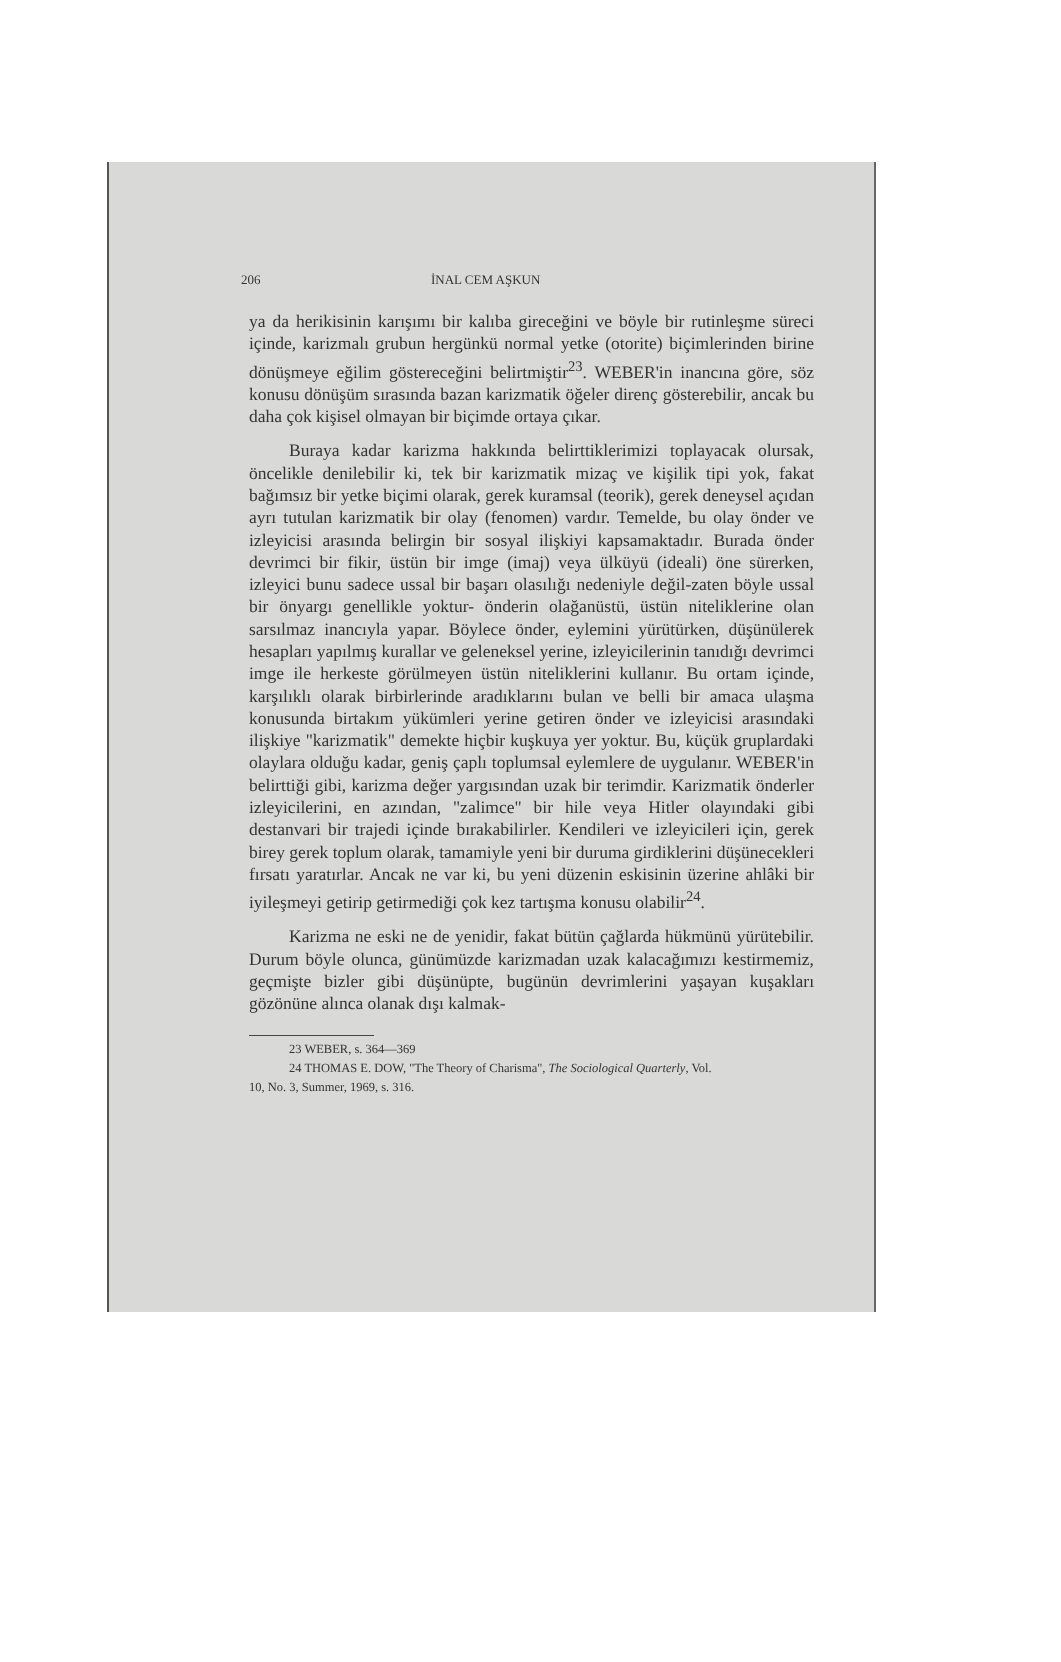206 İNAL CEM AŞKUN
ya da herikisinin karışımı bir kalıba gireceğini ve böyle bir rutinleşme süreci içinde, karizmalı grubun hergünkü normal yetke (otorite) biçimlerinden birine dönüşmeye eğilim göstereceğini belirtmiştir<sup>23</sup>. WEBER'in inancına göre, söz konusu dönüşüm sırasında bazan karizmatik öğeler direnç gösterebilir, ancak bu daha çok kişisel olmayan bir biçimde ortaya çıkar.
Buraya kadar karizma hakkında belirttiklerimizi toplayacak olursak, öncelikle denilebilir ki, tek bir karizmatik mizaç ve kişilik tipi yok, fakat bağımsız bir yetke biçimi olarak, gerek kuramsal (teorik), gerek deneysel açıdan ayrı tutulan karizmatik bir olay (fenomen) vardır. Temelde, bu olay önder ve izleyicisi arasında belirgin bir sosyal ilişkiyi kapsamaktadır. Burada önder devrimci bir fikir, üstün bir imge (imaj) veya ülküyü (ideali) öne sürerken, izleyici bunu sadece ussal bir başarı olasılığı nedeniyle değil-zaten böyle ussal bir önyargı genellikle yoktur- önderin olağanüstü, üstün niteliklerine olan sarsılmaz inancıyla yapar. Böylece önder, eylemini yürütürken, düşünülerek hesapları yapılmış kurallar ve geleneksel yerine, izleyicilerinin tanıdığı devrimci imge ile herkeste görülmeyen üstün niteliklerini kullanır. Bu ortam içinde, karşılıklı olarak birbirlerinde aradıklarını bulan ve belli bir amaca ulaşma konusunda birtakım yükümleri yerine getiren önder ve izleyicisi arasındaki ilişkiye "karizmatik" demekte hiçbir kuşkuya yer yoktur. Bu, küçük gruplardaki olaylara olduğu kadar, geniş çaplı toplumsal eylemlere de uygulanır. WEBER'in belirttiği gibi, karizma değer yargısından uzak bir terimdir. Karizmatik önderler izleyicilerini, en azından, "zalimce" bir hile veya Hitler olayındaki gibi destanvari bir trajedi içinde bırakabilirler. Kendileri ve izleyicileri için, gerek birey gerek toplum olarak, tamamiyle yeni bir duruma girdiklerini düşünecekleri fırsatı yaratırlar. Ancak ne var ki, bu yeni düzenin eskisinin üzerine ahlâki bir iyileşmeyi getirip getirmediği çok kez tartışma konusu olabilir<sup>24</sup>.
Karizma ne eski ne de yenidir, fakat bütün çağlarda hükmünü yürütebilir. Durum böyle olunca, günümüzde karizmadan uzak kalacağımızı kestirmemiz, geçmişte bizler gibi düşünüpte, bugünün devrimlerini yaşayan kuşakları gözönüne alınca olanak dışı kalmak-
23 WEBER, s. 364—369
24 THOMAS E. DOW, "The Theory of Charisma", The Sociological Quarterly, Vol.
10, No. 3, Summer, 1969, s. 316.